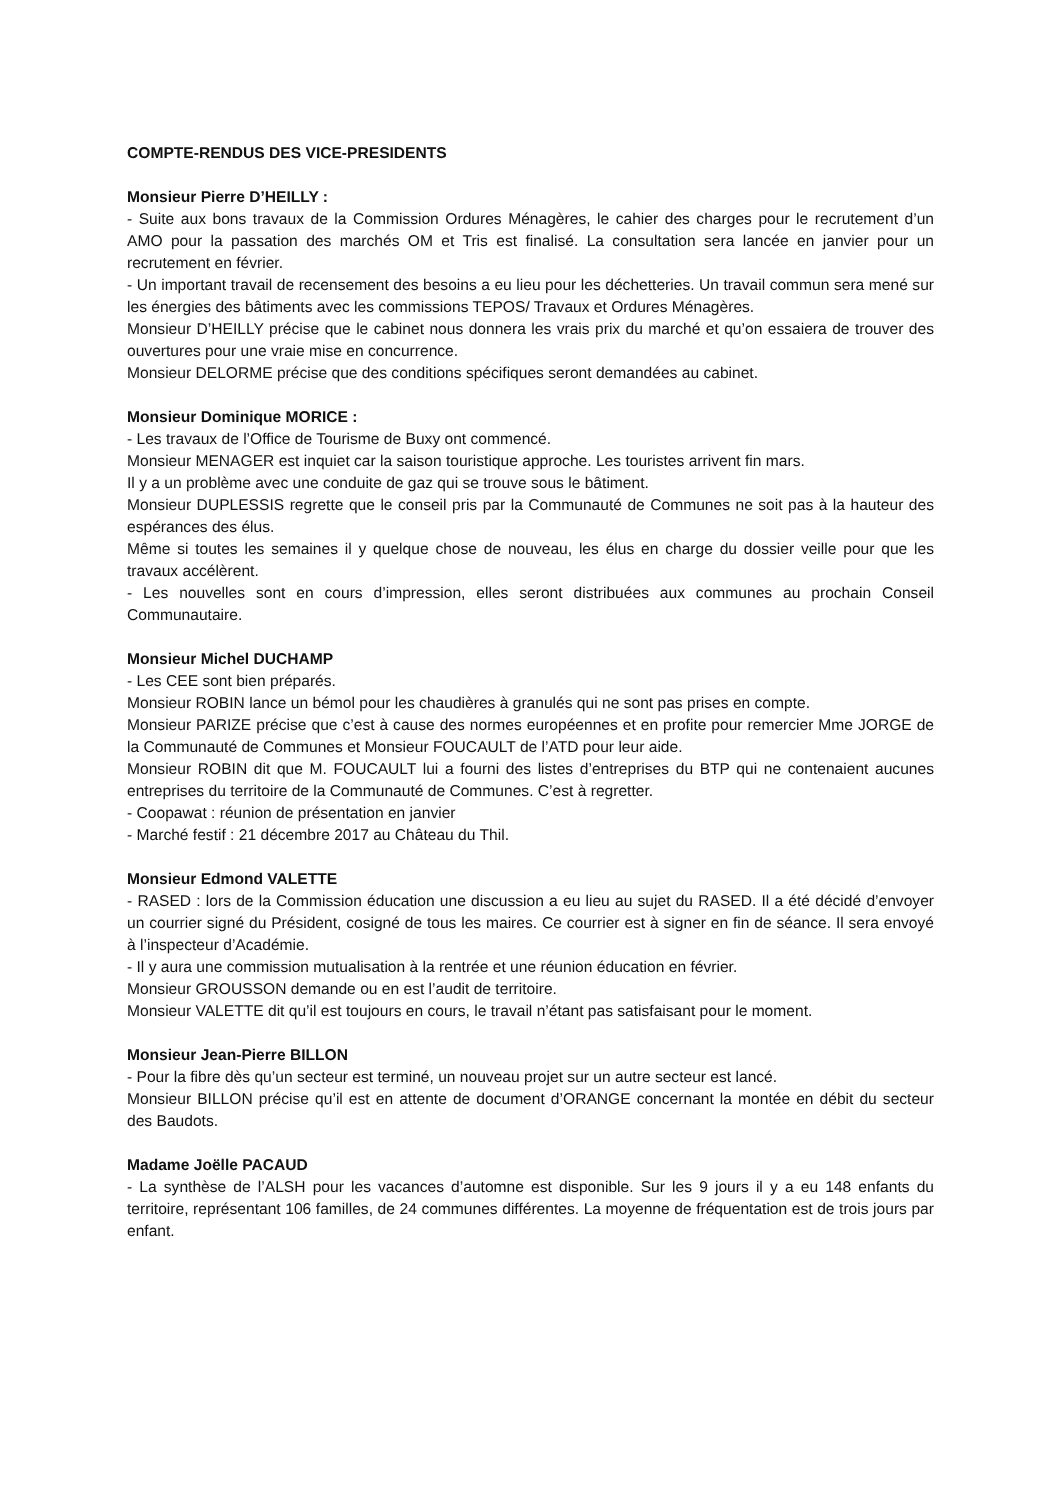COMPTE-RENDUS DES VICE-PRESIDENTS
Monsieur Pierre D’HEILLY :
- Suite aux bons travaux de la Commission Ordures Ménagères, le cahier des charges pour le recrutement d’un AMO pour la passation des marchés OM et Tris est finalisé. La consultation sera lancée en janvier pour un recrutement en février.
- Un important travail de recensement des besoins a eu lieu pour les déchetteries. Un travail commun sera mené sur les énergies des bâtiments avec les commissions TEPOS/ Travaux et Ordures Ménagères.
Monsieur D’HEILLY précise que le cabinet nous donnera les vrais prix du marché et qu’on essaiera de trouver des ouvertures pour une vraie mise en concurrence.
Monsieur DELORME précise que des conditions spécifiques seront demandées au cabinet.
Monsieur Dominique MORICE :
- Les travaux de l’Office de Tourisme de Buxy ont commencé.
Monsieur MENAGER est inquiet car la saison touristique approche. Les touristes arrivent fin mars.
Il y a un problème avec une conduite de gaz qui se trouve sous le bâtiment.
Monsieur DUPLESSIS regrette que le conseil pris par la Communauté de Communes ne soit pas à la hauteur des espérances des élus.
Même si toutes les semaines il y quelque chose de nouveau, les élus en charge du dossier veille pour que les travaux accélèrent.
- Les nouvelles sont en cours d’impression, elles seront distribuées aux communes au prochain Conseil Communautaire.
Monsieur Michel DUCHAMP
- Les CEE sont bien préparés.
Monsieur ROBIN lance un bémol pour les chaudières à granulés qui ne sont pas prises en compte.
Monsieur PARIZE précise que c’est à cause des normes européennes et en profite pour remercier Mme JORGE de la Communauté de Communes et Monsieur FOUCAULT de l’ATD pour leur aide.
Monsieur ROBIN dit que M. FOUCAULT lui a fourni des listes d’entreprises du BTP qui ne contenaient aucunes entreprises du territoire de la Communauté de Communes. C’est à regretter.
- Coopawat : réunion de présentation en janvier
- Marché festif : 21 décembre 2017 au Château du Thil.
Monsieur Edmond VALETTE
- RASED : lors de la Commission éducation une discussion a eu lieu au sujet du RASED. Il a été décidé d’envoyer un courrier signé du Président, cosigné de tous les maires. Ce courrier est à signer en fin de séance. Il sera envoyé à l’inspecteur d’Académie.
- Il y aura une commission mutualisation à la rentrée et une réunion éducation en février.
Monsieur GROUSSON demande ou en est l’audit de territoire.
Monsieur VALETTE dit qu’il est toujours en cours, le travail n’étant pas satisfaisant pour le moment.
Monsieur Jean-Pierre BILLON
- Pour la fibre dès qu’un secteur est terminé, un nouveau projet sur un autre secteur est lancé.
Monsieur BILLON précise qu’il est en attente de document d’ORANGE concernant la montée en débit du secteur des Baudots.
Madame Joëlle PACAUD
- La synthèse de l’ALSH pour les vacances d’automne est disponible. Sur les 9 jours il y a eu 148 enfants du territoire, représentant 106 familles, de 24 communes différentes. La moyenne de fréquentation est de trois jours par enfant.